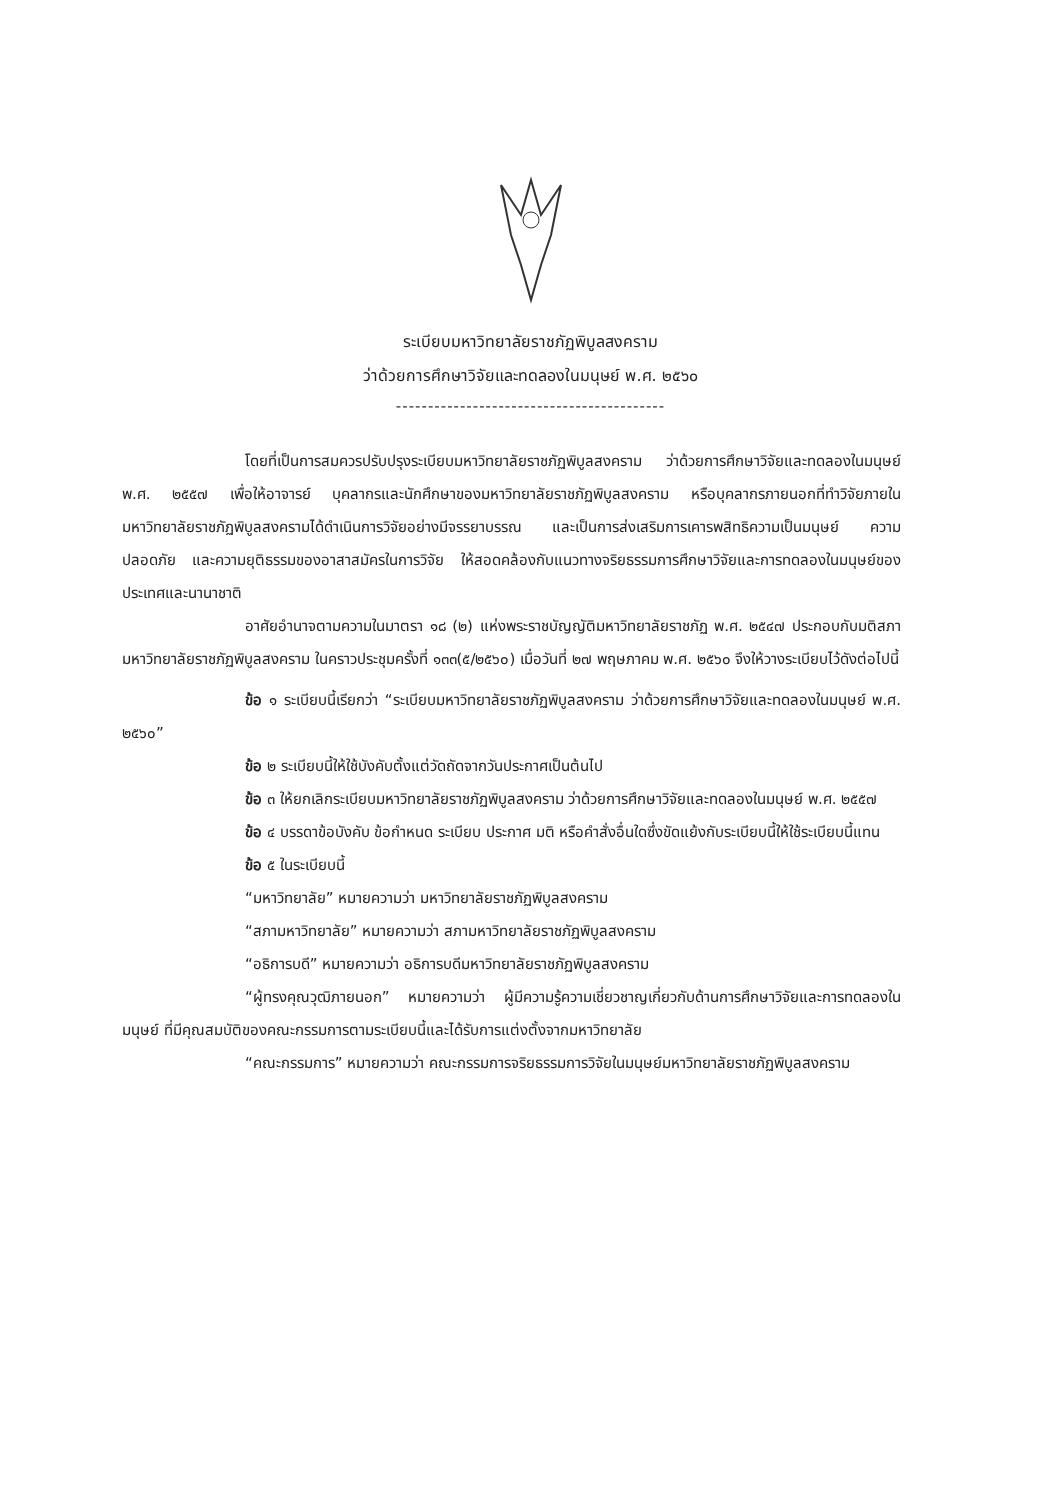ระเบียบมหาวิทยาลัยราชภัฏพิบูลสงคราม
ว่าด้วยการศึกษาวิจัยและทดลองในมนุษย์ พ.ศ. ๒๕๖๐
------------------------------------------
โดยที่เป็นการสมควรปรับปรุงระเบียบมหาวิทยาลัยราชภัฏพิบูลสงคราม ว่าด้วยการศึกษาวิจัยและทดลองในมนุษย์ พ.ศ. ๒๕๕๗ เพื่อให้อาจารย์ บุคลากรและนักศึกษาของมหาวิทยาลัยราชภัฏพิบูลสงคราม หรือบุคลากรภายนอกที่ทำวิจัยภายในมหาวิทยาลัยราชภัฏพิบูลสงครามได้ดำเนินการวิจัยอย่างมีจรรยาบรรณ และเป็นการส่งเสริมการเคารพสิทธิความเป็นมนุษย์ ความปลอดภัย และความยุติธรรมของอาสาสมัครในการวิจัย ให้สอดคล้องกับแนวทางจริยธรรมการศึกษาวิจัยและการทดลองในมนุษย์ของประเทศและนานาชาติ
อาศัยอำนาจตามความในมาตรา ๑๘ (๒) แห่งพระราชบัญญัติมหาวิทยาลัยราชภัฏ พ.ศ. ๒๕๔๗ ประกอบกับมติสภามหาวิทยาลัยราชภัฏพิบูลสงคราม ในคราวประชุมครั้งที่ ๑๓๓(๕/๒๕๖๐) เมื่อวันที่ ๒๗ พฤษภาคม พ.ศ. ๒๕๖๐ จึงให้วางระเบียบไว้ดังต่อไปนี้
ข้อ ๑ ระเบียบนี้เรียกว่า “ระเบียบมหาวิทยาลัยราชภัฏพิบูลสงคราม ว่าด้วยการศึกษาวิจัยและทดลองในมนุษย์ พ.ศ. ๒๕๖๐”
ข้อ ๒ ระเบียบนี้ให้ใช้บังคับตั้งแต่วัดถัดจากวันประกาศเป็นต้นไป
ข้อ ๓ ให้ยกเลิกระเบียบมหาวิทยาลัยราชภัฏพิบูลสงคราม ว่าด้วยการศึกษาวิจัยและทดลองในมนุษย์ พ.ศ. ๒๕๕๗
ข้อ ๔ บรรดาข้อบังคับ ข้อกำหนด ระเบียบ ประกาศ มติ หรือคำสั่งอื่นใดซึ่งขัดแย้งกับระเบียบนี้ให้ใช้ระเบียบนี้แทน
ข้อ ๕ ในระเบียบนี้
“มหาวิทยาลัย” หมายความว่า มหาวิทยาลัยราชภัฏพิบูลสงคราม
“สภามหาวิทยาลัย” หมายความว่า สภามหาวิทยาลัยราชภัฏพิบูลสงคราม
“อธิการบดี” หมายความว่า อธิการบดีมหาวิทยาลัยราชภัฏพิบูลสงคราม
“ผู้ทรงคุณวุฒิภายนอก” หมายความว่า ผู้มีความรู้ความเชี่ยวชาญเกี่ยวกับด้านการศึกษาวิจัยและการทดลองในมนุษย์ ที่มีคุณสมบัติของคณะกรรมการตามระเบียบนี้และได้รับการแต่งตั้งจากมหาวิทยาลัย
“คณะกรรมการ” หมายความว่า คณะกรรมการจริยธรรมการวิจัยในมนุษย์มหาวิทยาลัยราชภัฏพิบูลสงคราม